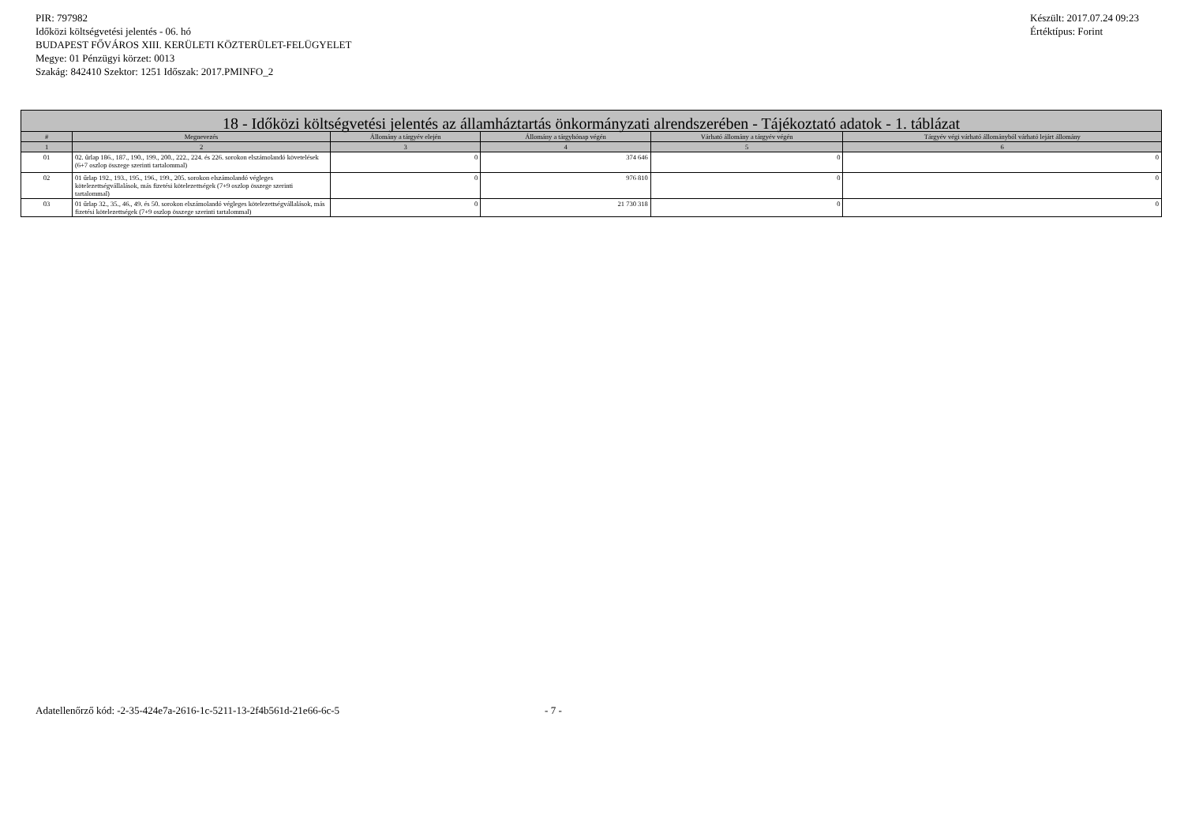PIR: 797982
Időközi költségvetési jelentés - 06. hó
BUDAPEST FŐVÁROS XIII. KERÜLETI KÖZTERÜLET-FELÜGYELET
Megye: 01 Pénzügyi körzet: 0013
Szakág: 842410 Szektor: 1251 Időszak: 2017.PMINFO_2
Készült: 2017.07.24 09:23
Értéktípus: Forint
| 18 - Időközi költségvetési jelentés az államháztartás önkormányzati alrendszerében - Tájékoztató adatok - 1. táblázat | | | | | |
| --- | --- | --- | --- | --- | --- |
| # | Megnevezés | Állomány a tárgyév elején | Állomány a tárgyhónap végén | Várható állomány a tárgyév végén | Tárgyév végi várható állományból várható lejárt állomány |
| 1 | 2 | 3 | 4 | 5 | 6 |
| 01 | 02. űrlap 186., 187., 190., 199., 200., 222., 224. és 226. sorokon elszámolandó követelések (6+7 oszlop összege szerinti tartalommal) | 0 | 374 646 | 0 | 0 |
| 02 | 01 űrlap 192., 193., 195., 196., 199., 205. sorokon elszámolandó végleges kötelezettségvállalások, más fizetési kötelezettségek (7+9 oszlop összege szerinti tartalommal) | 0 | 976 810 | 0 | 0 |
| 03 | 01 űrlap 32., 35., 46., 49. és 50. sorokon elszámolandó végleges kötelezettségvállalások, más fizetési kötelezettségek (7+9 oszlop összege szerinti tartalommal) | 0 | 21 730 318 | 0 | 0 |
Adatellenőrző kód: -2-35-424e7a-2616-1c-5211-13-2f4b561d-21e66-6c-5 - 7 -